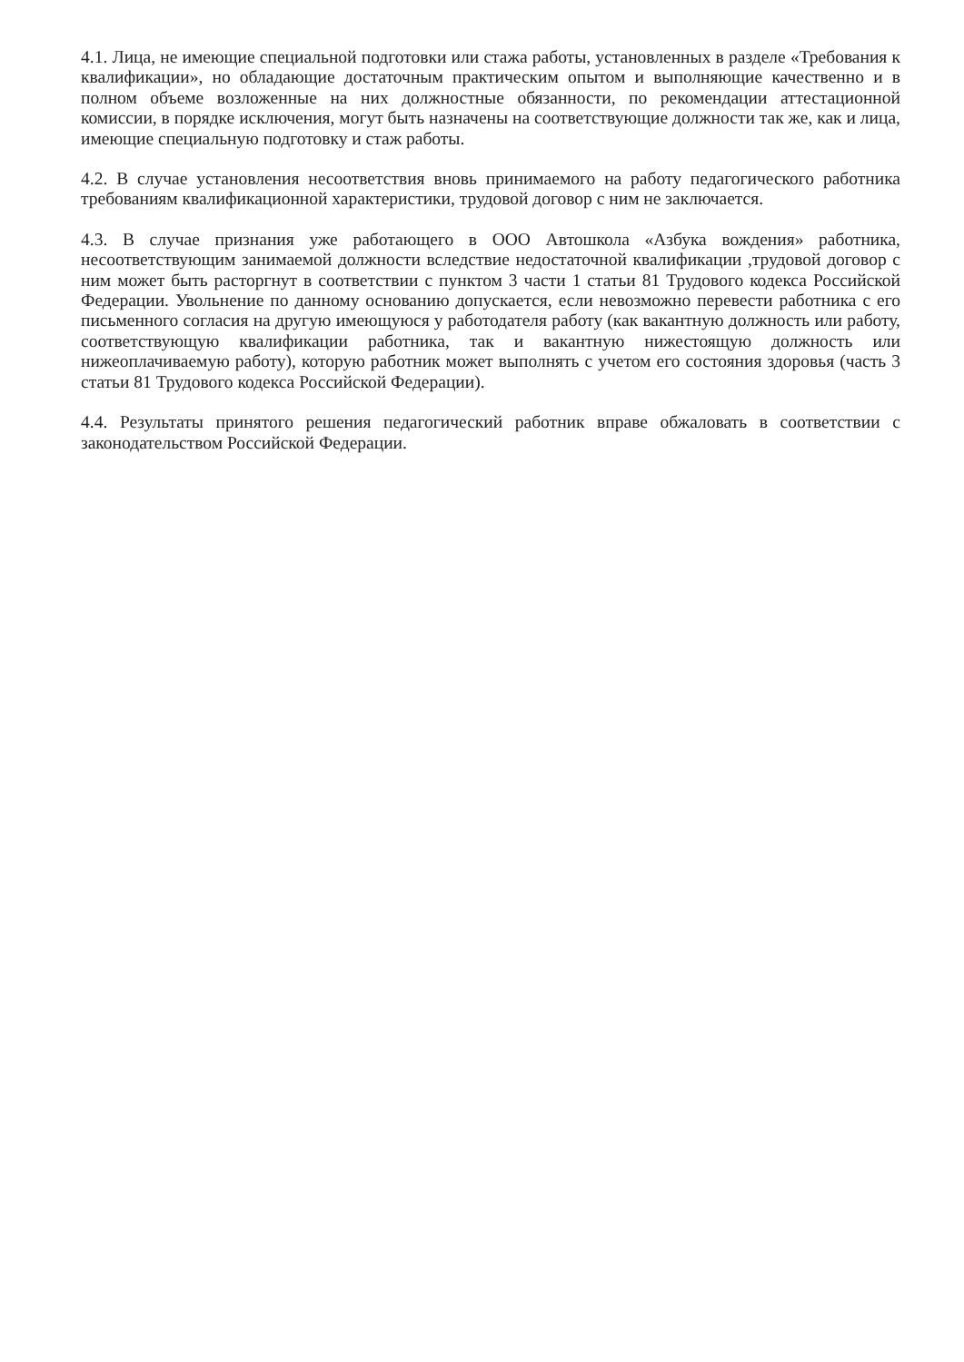4.1. Лица, не имеющие специальной подготовки или стажа работы, установленных в разделе «Требования к квалификации», но обладающие достаточным практическим опытом и выполняющие качественно и в полном объеме возложенные на них должностные обязанности, по рекомендации аттестационной комиссии, в порядке исключения, могут быть назначены на соответствующие должности так же, как и лица, имеющие специальную подготовку и стаж работы.
4.2. В случае установления несоответствия вновь принимаемого на работу педагогического работника требованиям квалификационной характеристики, трудовой договор с ним не заключается.
4.3. В случае признания уже работающего в ООО Автошкола «Азбука вождения» работника, несоответствующим занимаемой должности вследствие недостаточной квалификации ,трудовой договор с ним может быть расторгнут в соответствии с пунктом 3 части 1 статьи 81 Трудового кодекса Российской Федерации. Увольнение по данному основанию допускается, если невозможно перевести работника с его письменного согласия на другую имеющуюся у работодателя работу (как вакантную должность или работу, соответствующую квалификации работника, так и вакантную нижестоящую должность или нижеоплачиваемую работу), которую работник может выполнять с учетом его состояния здоровья (часть 3 статьи 81 Трудового кодекса Российской Федерации).
4.4. Результаты принятого решения педагогический работник вправе обжаловать в соответствии с законодательством Российской Федерации.